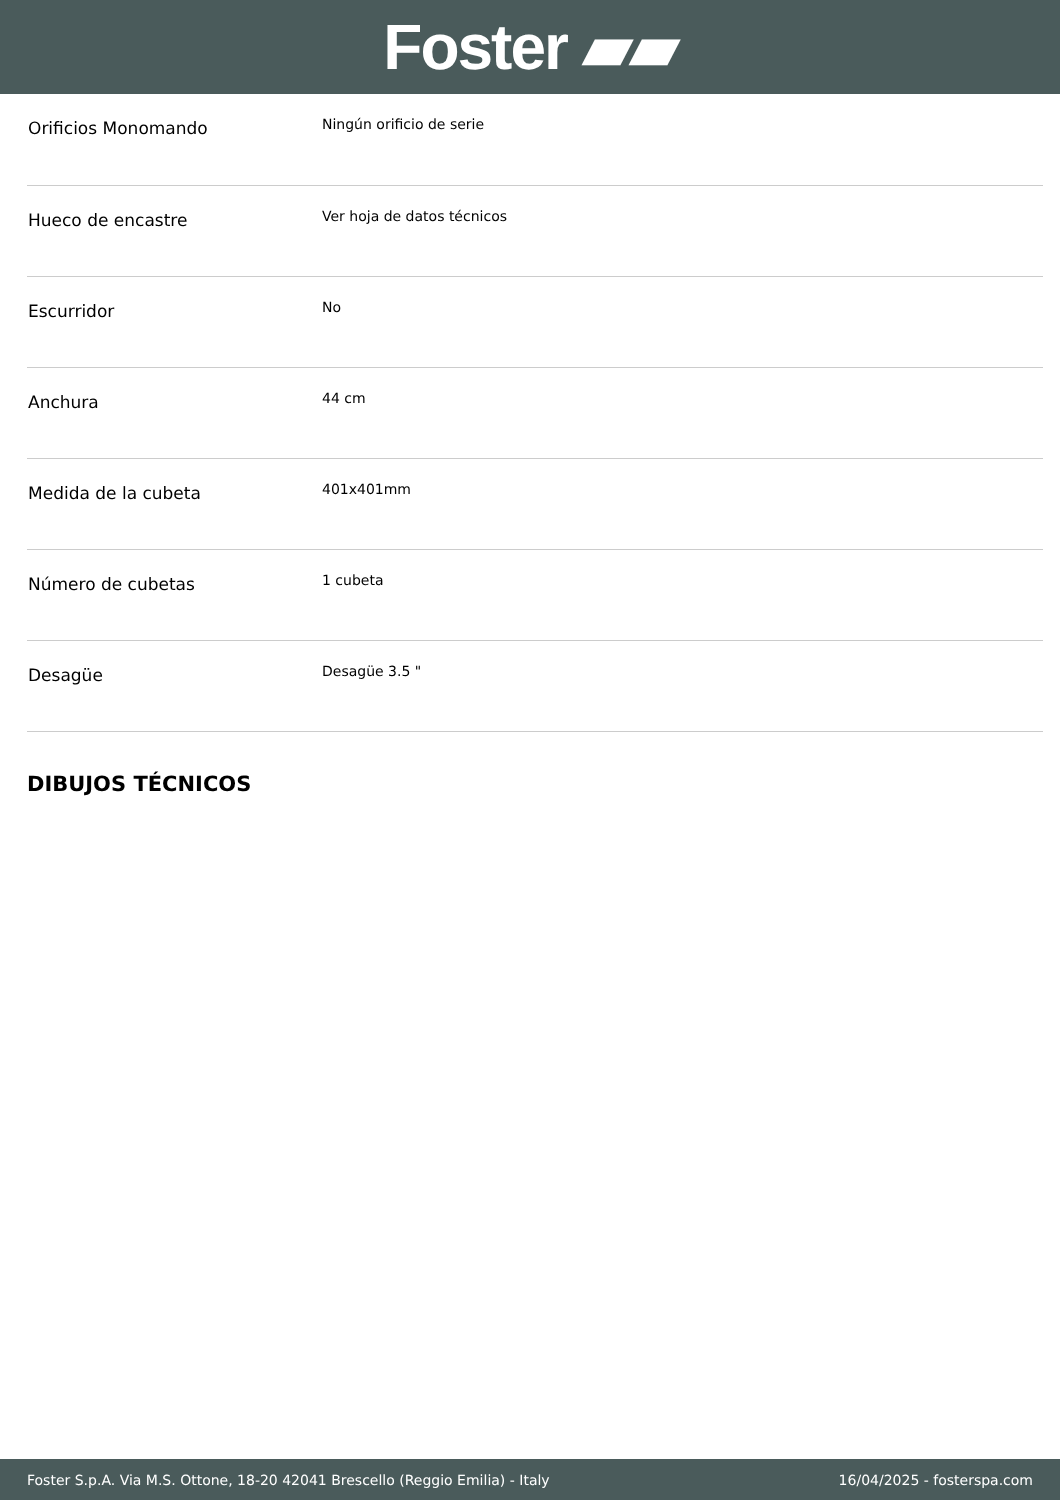Foster ▰▰
| Orificios Monomando | Ningún orificio de serie |
| Hueco de encastre | Ver hoja de datos técnicos |
| Escurridor | No |
| Anchura | 44 cm |
| Medida de la cubeta | 401x401mm |
| Número de cubetas | 1 cubeta |
| Desagüe | Desagüe 3.5 " |
DIBUJOS TÉCNICOS
Foster S.p.A. Via M.S. Ottone, 18-20 42041 Brescello (Reggio Emilia) - Italy 16/04/2025 - fosterspa.com